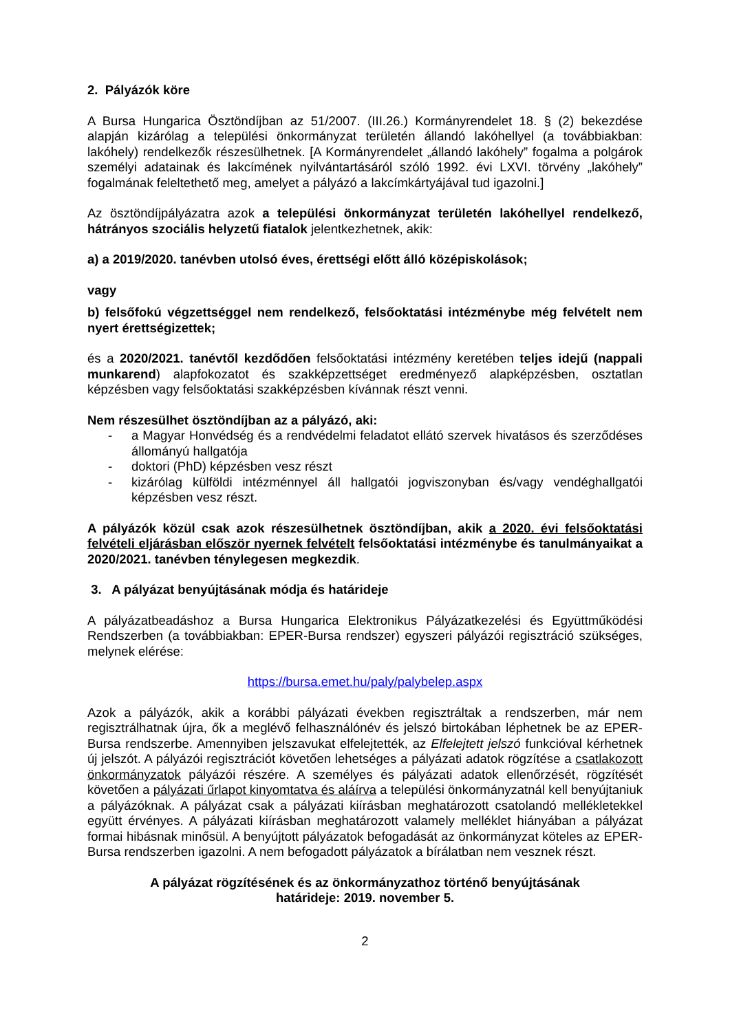2. Pályázók köre
A Bursa Hungarica Ösztöndíjban az 51/2007. (III.26.) Kormányrendelet 18. § (2) bekezdése alapján kizárólag a települési önkormányzat területén állandó lakóhellyel (a továbbiakban: lakóhely) rendelkezők részesülhetnek. [A Kormányrendelet „állandó lakóhely” fogalma a polgárok személyi adatainak és lakcímének nyilvántartásáról szóló 1992. évi LXVI. törvény „lakóhely” fogalmának feleltethető meg, amelyet a pályázó a lakcímkártyájával tud igazolni.]
Az ösztöndíjpályázatra azok a települési önkormányzat területén lakóhellyel rendelkező, hátrányos szociális helyzetű fiatalok jelentkezhetnek, akik:
a) a 2019/2020. tanévben utolsó éves, érettségi előtt álló középiskolások;
vagy
b) felsőfokú végzettséggel nem rendelkező, felsőoktatási intézménybe még felvételt nem nyert érettségizettek;
és a 2020/2021. tanévtől kezdődően felsőoktatási intézmény keretében teljes idejű (nappali munkarend) alapfokozatot és szakképzettséget eredményező alapképzésben, osztatlan képzésben vagy felsőoktatási szakképzésben kívánnak részt venni.
Nem részesülhet ösztöndíjban az a pályázó, aki:
- a Magyar Honvédség és a rendvédelmi feladatot ellátó szervek hivatásos és szerződéses állományú hallgatója
- doktori (PhD) képzésben vesz részt
- kizárólag külföldi intézménnyel áll hallgatói jogviszonyban és/vagy vendéghallgatói képzésben vesz részt.
A pályázók közül csak azok részesülhetnek ösztöndíjban, akik a 2020. évi felsőoktatási felvételi eljárásban először nyernek felvételt felsőoktatási intézménybe és tanulmányaikat a 2020/2021. tanévben ténylegesen megkezdik.
3. A pályázat benyújtásának módja és határideje
A pályázatbeadáshoz a Bursa Hungarica Elektronikus Pályázatkezelési és Együttműködési Rendszerben (a továbbiakban: EPER-Bursa rendszer) egyszeri pályázói regisztráció szükséges, melynek elérése:
https://bursa.emet.hu/paly/palybelep.aspx
Azok a pályázók, akik a korábbi pályázati években regisztráltak a rendszerben, már nem regisztrálhatnak újra, ők a meglévő felhasználónév és jelszó birtokában léphetnek be az EPER-Bursa rendszerbe. Amennyiben jelszavukat elfelejtették, az Elfelejtett jelszó funkcióval kérhetnek új jelszót. A pályázói regisztrációt követően lehetséges a pályázati adatok rögzítése a csatlakozott önkormányzatok pályázói részére. A személyes és pályázati adatok ellenőrzését, rögzítését követően a pályázati űrlapot kinyomtatva és aláírva a települési önkormányzatnál kell benyújtaniuk a pályázóknak. A pályázat csak a pályázati kiírásban meghatározott csatolandó mellékletekkel együtt érvényes. A pályázati kiírásban meghatározott valamely melléklet hiányában a pályázat formai hibásnak minősül. A benyújtott pályázatok befogadását az önkormányzat köteles az EPER-Bursa rendszerben igazolni. A nem befogadott pályázatok a bírálatban nem vesznek részt.
A pályázat rögzítésének és az önkormányzathoz történő benyújtásának
határideje: 2019. november 5.
2